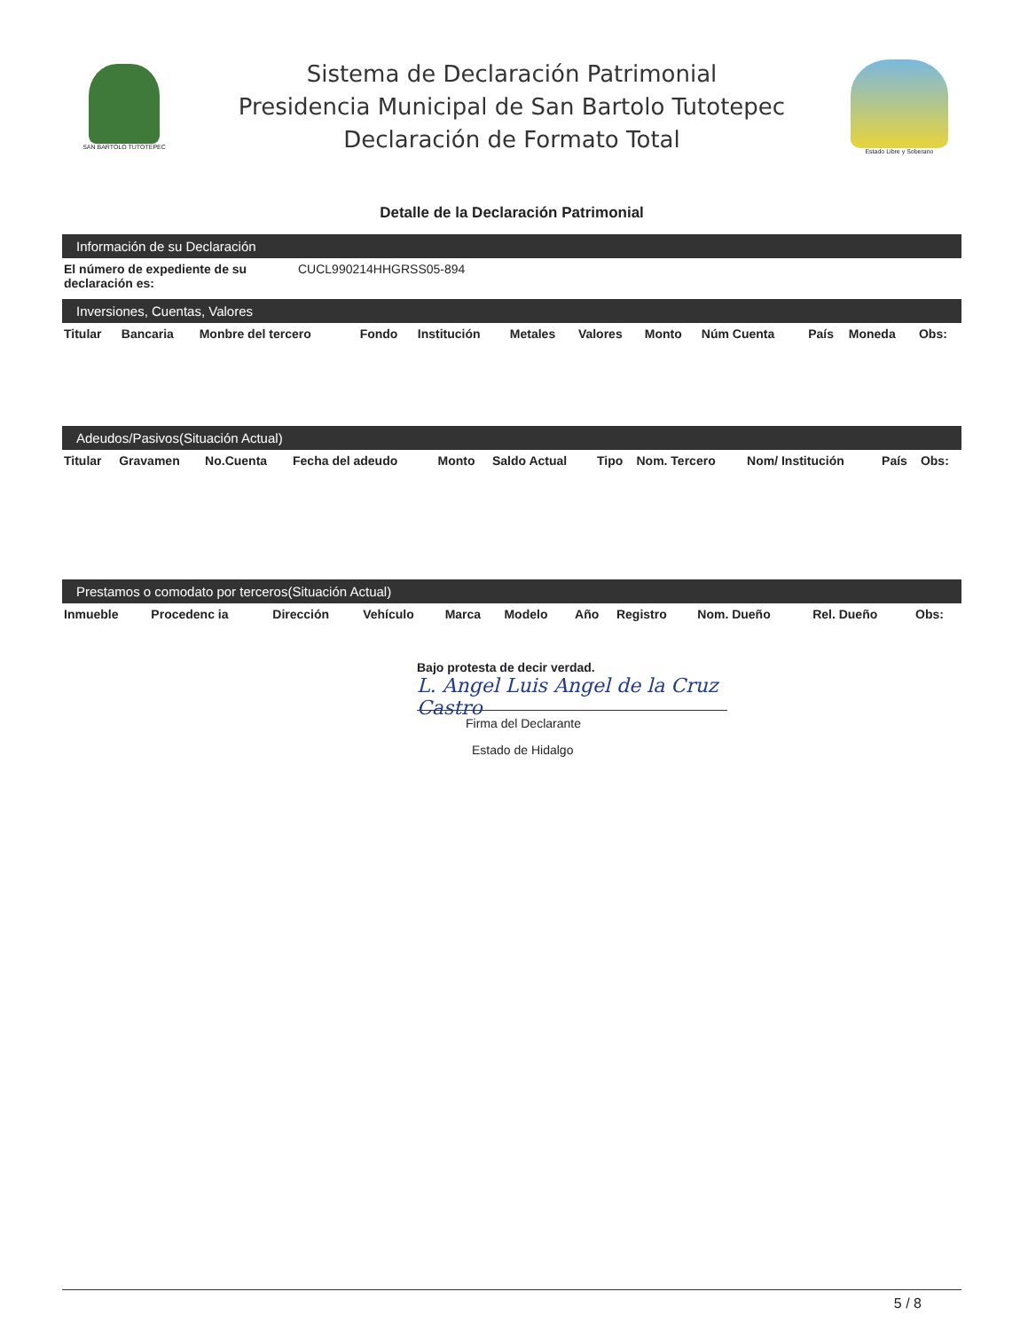SAN BARTOLO TUTOTEPEC
Sistema de Declaración Patrimonial
Presidencia Municipal de San Bartolo Tutotepec
Declaración de Formato Total
Estado Libre y Soberano
Detalle de la Declaración Patrimonial
Información de su Declaración
| El número de expediente de su declaración es: | CUCL990214HHGRSS05-894 |
Inversiones, Cuentas, Valores
| Titular | Bancaria | Monbre del tercero | Fondo | Institución | Metales | Valores | Monto | Núm Cuenta | País | Moneda | Obs: |
| --- | --- | --- | --- | --- | --- | --- | --- | --- | --- | --- | --- |
Adeudos/Pasivos(Situación Actual)
| Titular | Gravamen | No.Cuenta | Fecha del adeudo | Monto | Saldo Actual | Tipo | Nom. Tercero | Nom/ Institución | País | Obs: |
| --- | --- | --- | --- | --- | --- | --- | --- | --- | --- | --- |
Prestamos o comodato por terceros(Situación Actual)
| Inmueble | Procedenc ia | Dirección | Vehículo | Marca | Modelo | Año | Registro | Nom. Dueño | Rel. Dueño | Obs: |
| --- | --- | --- | --- | --- | --- | --- | --- | --- | --- | --- |
Bajo protesta de decir verdad.
L. Angel Luis Angel de la Cruz Castro
Firma del Declarante
Estado de Hidalgo
5 / 8